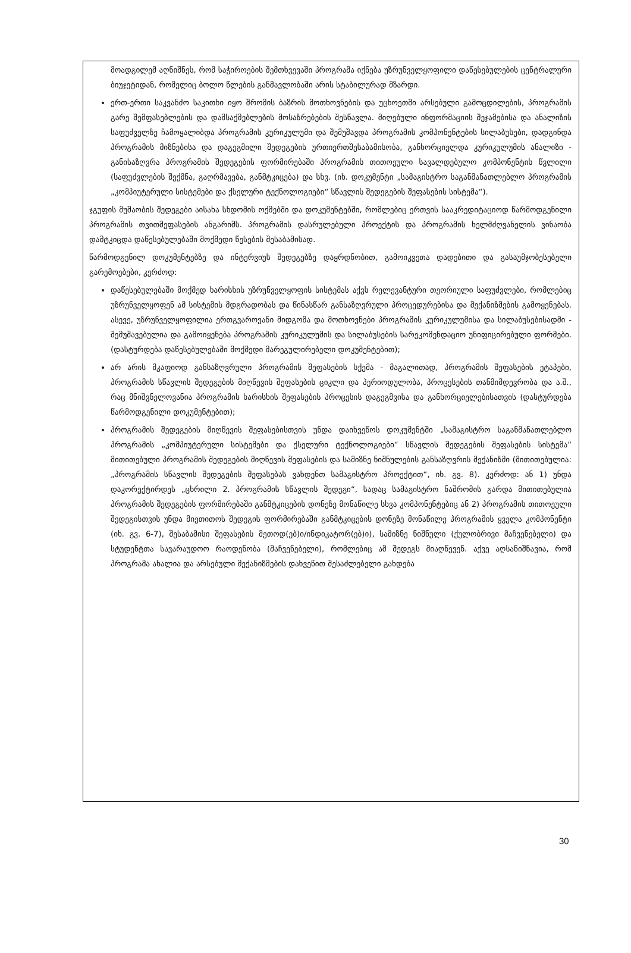მოადგილემ აღნიშნეს, რომ საჭიროების შემთხვევაში პროგრამა იქნება უზრუნველყოფილი დაწესებულების ცენტრალური ბიუჯეტიდან, რომელიც ბოლო წლების განმავლობაში არის სტაბილურად მზარდი.
ერთ-ერთი საკვანძო საკითხი იყო შრომის ბაზრის მოთხოვნების და უცხოეთში არსებული გამოცდილების, პროგრამის გარე შემფასებლების და დამსაქმებლების მოსაზრებების შესწავლა. მიღებული ინფორმაციის შეჯამებისა და ანალიზის საფუძველზე ჩამოყალიბდა პროგრამის კურიკულუმი და შემუშავდა პროგრამის კომპონენტების სილაბუსები, დადგინდა პროგრამის მიზნებისა და დაგეგმილი შედეგების ურთიერთშესაბამისობა, განხორციელდა კურიკულუმის ანალიზი - განისაზღვრა პროგრამის შედეგების ფორმირებაში პროგრამის თითოეული სავალდებულო კომპონენტის წვლილი (საფუძვლების შექმნა, გაღრმავება, განმტკიცება) და სხვ. (იხ. დოკუმენტი „სამაგისტრო საგანმანათლებლო პროგრამის „კომპიუტერული სისტემები და ქსელური ტექნოლოგიები“ სწავლის შედეგების შეფასების სისტემა“).
ჯგუფის მუშაობის შედეგები აისახა სხდომის ოქმებში და დოკუმენტებში, რომლებიც ერთვის სააკრედიტაციოდ წარმოდგენილი პროგრამის თვითშეფასების ანგარიშს. პროგრამის დასრულებული პროექტის და პროგრამის ხელმძღვანელის ვინაობა დამტკიცდა დაწესებულებაში მოქმედი წესების შესაბამისად.
წარმოდგენილ დოკუმენტებზე და ინტერვიუს შედეგებზე დაყრდნობით, გამოიკვეთა დადებითი და გასაუმჯობესებელი გარემოებები, კერძოდ:
დაწესებულებაში მოქმედ ხარისხის უზრუნველყოფის სისტემას აქვს რელევანტური თეორიული საფუძვლები, რომლებიც უზრუნველყოფენ ამ სისტემის მდგრადობას და წინასწარ განსაზღვრული პროცედურებისა და მექანიზმების გამოყენებას. ასევე, უზრუნველყოფილია ერთგვაროვანი მიდგომა და მოთხოვნები პროგრამის კურიკულუმისა და სილაბუსებისადმი - შემუშავებულია და გამოიყენება პროგრამის კურიკულუმის და სილაბუსების სარეკომენდაციო უნიფიცირებული ფორმები. (დასტურდება დაწესებულებაში მოქმედი მარეგულირებელი დოკუმენტებით);
არ არის მკაფიოდ განსაზღვრული პროგრამის შეფასების სქემა - მაგალითად, პროგრამის შეფასების ეტაპები, პროგრამის სწავლის შედეგების მიღწევის შეფასების ციკლი და პერიოდულობა, პროცესების თანმიმდევრობა და ა.შ., რაც მნიშვნელოვანია პროგრამის ხარისხის შეფასების პროცესის დაგეგმვისა და განხორციელებისათვის (დასტურდება წარმოდგენილი დოკუმენტებით);
პროგრამის შედეგების მიღწევის შეფასებისთვის უნდა დაიხვეწოს დოკუმენტში „სამაგისტრო საგანმანათლებლო პროგრამის „კომპიუტერული სისტემები და ქსელური ტექნოლოგიები“ სწავლის შედეგების შეფასების სისტემა“ მითითებული პროგრამის შედეგების მიღწევის შეფასების და სამიზნე ნიშნულების განსაზღვრის მექანიზმი (მითითებულია: „პროგრამის სწავლის შედეგების შეფასებას ვახდენთ სამაგისტრო პროექტით“, იხ. გვ. 8). კერძოდ: ან 1) უნდა დაკორექტირდეს „ცხრილი 2. პროგრამის სწავლის შედეგი“, სადაც სამაგისტრო ნაშრომის გარდა მითითებულია პროგრამის შედეგების ფორმირებაში განმტკიცების დონეზე მონაწილე სხვა კომპონენტებიც ან 2) პროგრამის თითოეული შედეგისთვის უნდა მიეთითოს შედეგის ფორმირებაში განმტკიცების დონეზე მონაწილე პროგრამის ყველა კომპონენტი (იხ. გვ. 6-7), შესაბამისი შეფასების მეთოდ(ებ)ი/ინდიკატორ(ებ)ი), სამიზნე ნიშნული (ქულობრივი მაჩვენებელი) და სტუდენტთა სავარაუდოო რაოდენობა (მაჩვენებელი), რომლებიც ამ შედეგს მიაღწევენ. აქვე აღსანიშნავია, რომ პროგრამა ახალია და არსებული მექანიზმების დახვეწით შესაძლებელი გახდება
30